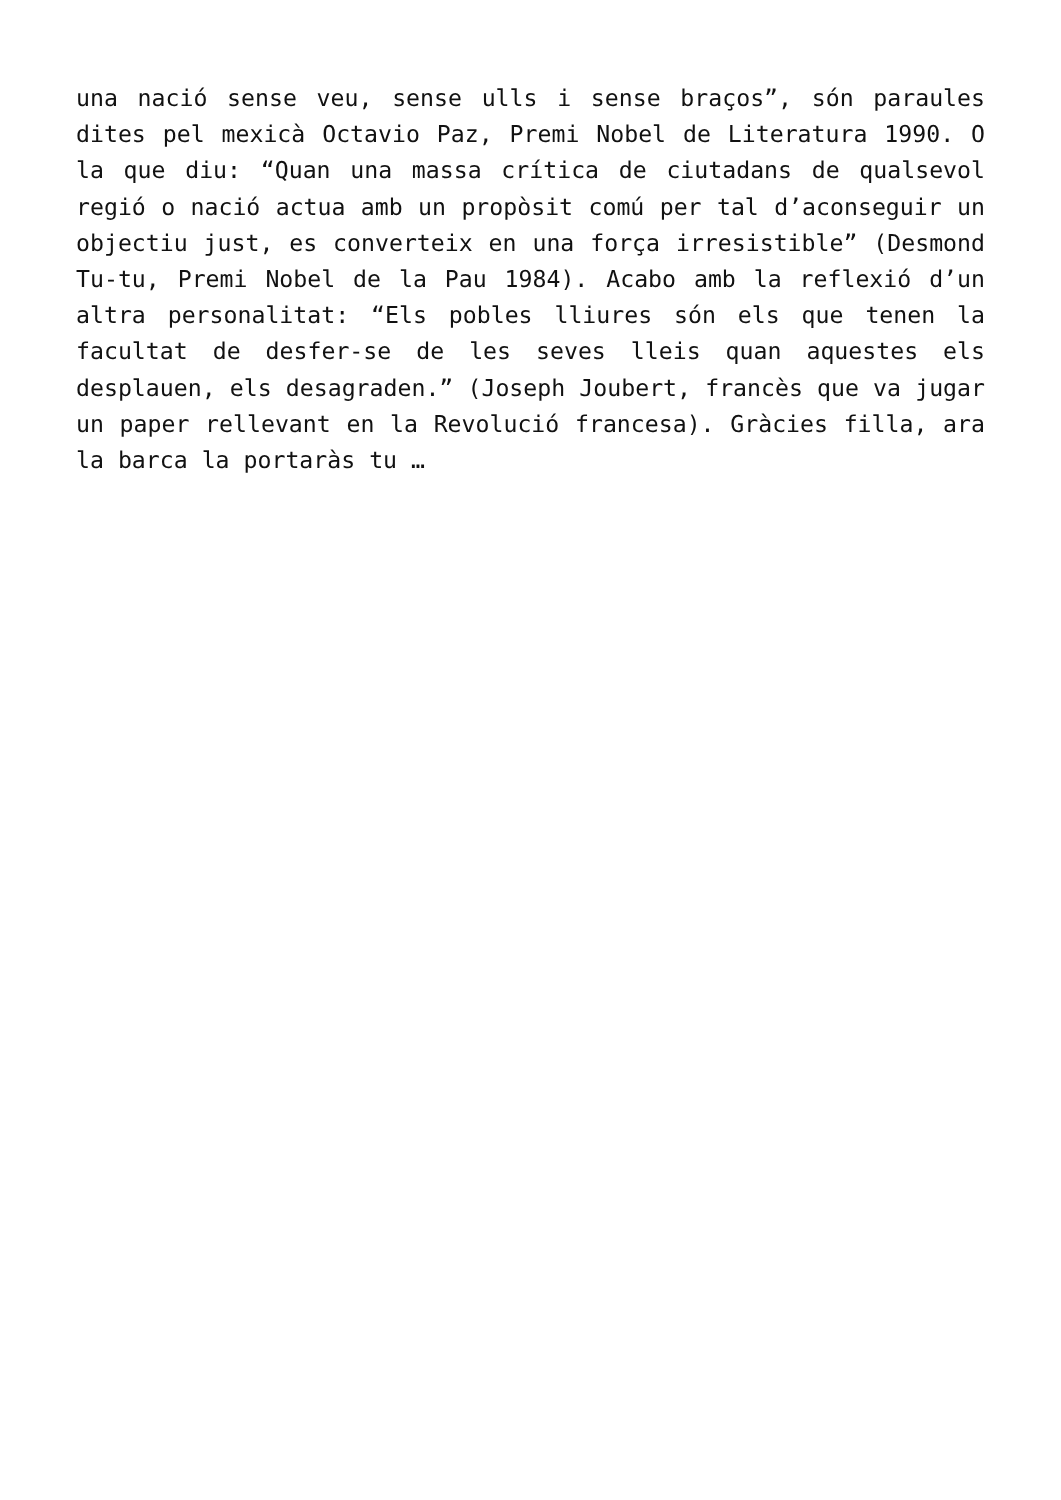una nació sense veu, sense ulls i sense braços”, són paraules dites pel mexicà Octavio Paz, Premi Nobel de Literatura 1990. O la que diu: “Quan una massa crítica de ciutadans de qualsevol regió o nació actua amb un propòsit comú per tal d’aconseguir un objectiu just, es converteix en una força irresistible” (Desmond Tu-tu, Premi Nobel de la Pau 1984). Acabo amb la reflexió d’un altra personalitat: “Els pobles lliures són els que tenen la facultat de desfer-se de les seves lleis quan aquestes els desplauen, els desagraden.” (Joseph Joubert, francès que va jugar un paper rellevant en la Revolució francesa). Gràcies filla, ara la barca la portaràs tu …